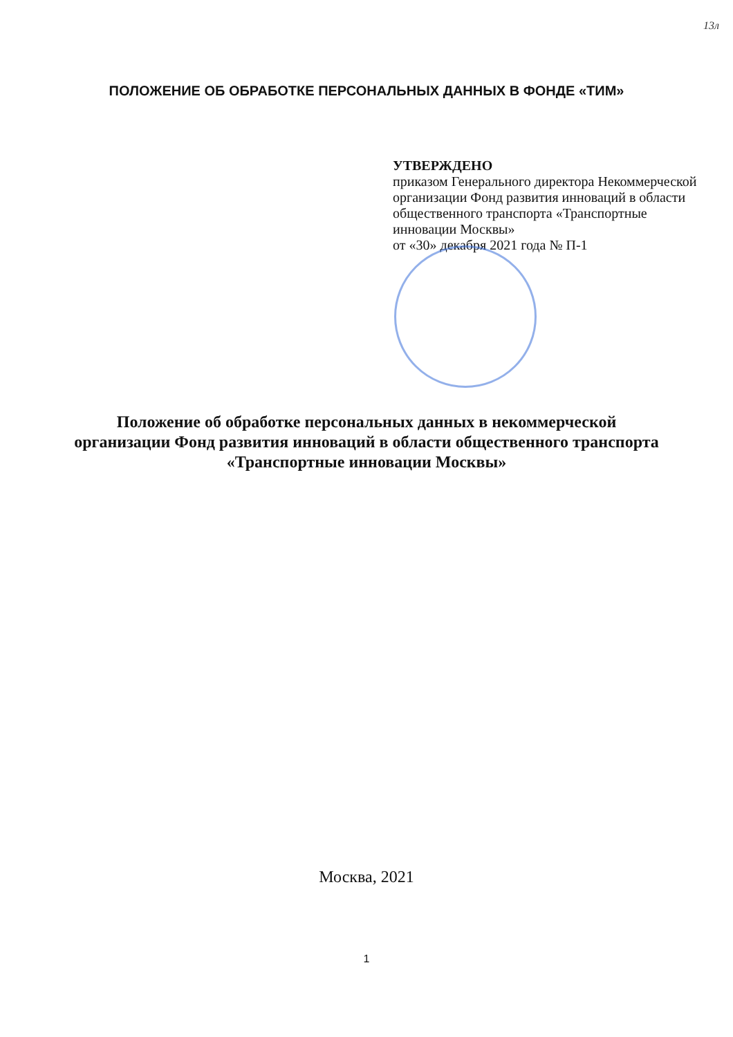13л
ПОЛОЖЕНИЕ ОБ ОБРАБОТКЕ ПЕРСОНАЛЬНЫХ ДАННЫХ В ФОНДЕ «ТИМ»
УТВЕРЖДЕНО
приказом Генерального директора Некоммерческой организации Фонд развития инноваций в области общественного транспорта «Транспортные инновации Москвы»
от «30» декабря 2021 года № П-1
Положение об обработке персональных данных в некоммерческой
организации Фонд развития инноваций в области общественного транспорта
«Транспортные инновации Москвы»
Москва, 2021
1